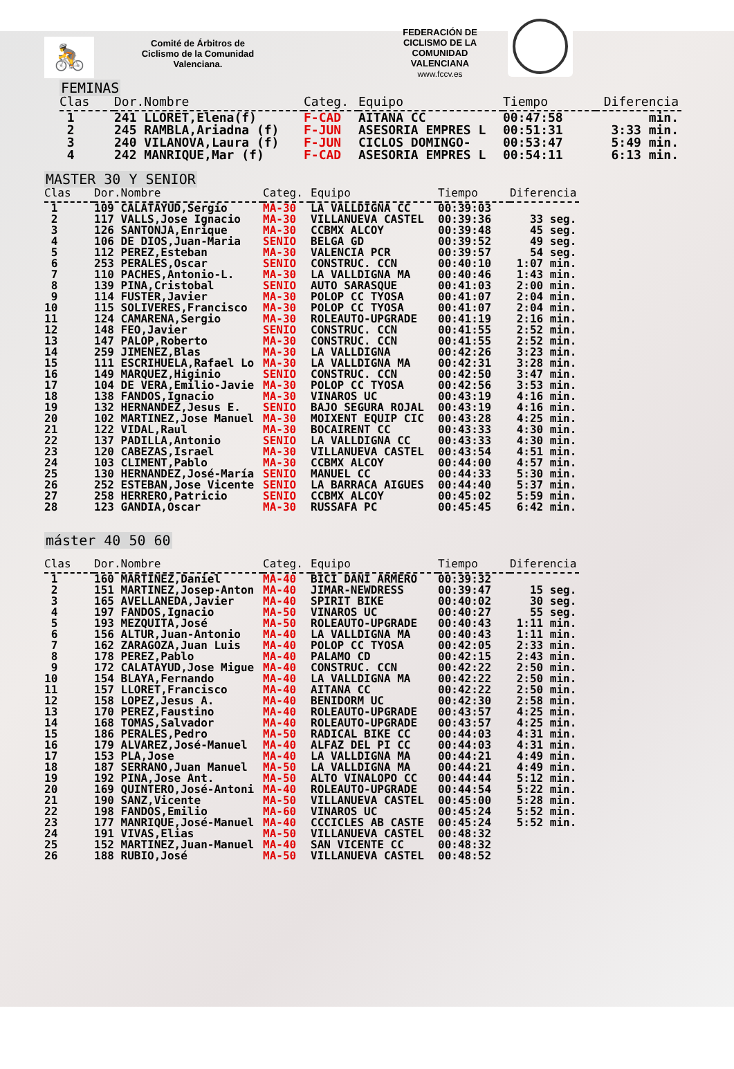🚴
Comité de Árbitros de
Ciclismo de la Comunidad
Valenciana.
FEDERACIÓN DE
CICLISMO DE LA
COMUNIDAD
VALENCIANA
www.fccv.es
FEMINAS
| Clas | Dor.Nombre | Categ. | Equipo | Tiempo | Diferencia |
| --- | --- | --- | --- | --- | --- |
| 1 | 241 LLORET,Elena(f) | F-CAD | AITANA CC | 00:47:58 | min. |
| 2 | 245 RAMBLA,Ariadna (f) | F-JUN | ASESORIA EMPRES L | 00:51:31 | 3:33 min. |
| 3 | 240 VILANOVA,Laura (f) | F-JUN | CICLOS DOMINGO- | 00:53:47 | 5:49 min. |
| 4 | 242 MANRIQUE,Mar (f) | F-CAD | ASESORIA EMPRES L | 00:54:11 | 6:13 min. |
MASTER 30 Y SENIOR
| Clas | Dor.Nombre | Categ. | Equipo | Tiempo | Diferencia |
| --- | --- | --- | --- | --- | --- |
| 1 | 109 CALATAYUD,Sergio | MA-30 | LA VALLDIGNA CC | 00:39:03 | |
| 2 | 117 VALLS,Jose Ignacio | MA-30 | VILLANUEVA CASTEL | 00:39:36 | 33 seg. |
| 3 | 126 SANTONJA,Enrique | MA-30 | CCBMX ALCOY | 00:39:48 | 45 seg. |
| 4 | 106 DE DIOS,Juan-Maria | SENIO | BELGA GD | 00:39:52 | 49 seg. |
| 5 | 112 PEREZ,Esteban | MA-30 | VALENCIA PCR | 00:39:57 | 54 seg. |
| 6 | 253 PERALES,Oscar | SENIO | CONSTRUC. CCN | 00:40:10 | 1:07 min. |
| 7 | 110 PACHES,Antonio-L. | MA-30 | LA VALLDIGNA MA | 00:40:46 | 1:43 min. |
| 8 | 139 PINA,Cristobal | SENIO | AUTO SARASQUE | 00:41:03 | 2:00 min. |
| 9 | 114 FUSTER,Javier | MA-30 | POLOP CC TYOSA | 00:41:07 | 2:04 min. |
| 10 | 115 SOLIVERES,Francisco | MA-30 | POLOP CC TYOSA | 00:41:07 | 2:04 min. |
| 11 | 124 CAMARENA,Sergio | MA-30 | ROLEAUTO-UPGRADE | 00:41:19 | 2:16 min. |
| 12 | 148 FEO,Javier | SENIO | CONSTRUC. CCN | 00:41:55 | 2:52 min. |
| 13 | 147 PALOP,Roberto | MA-30 | CONSTRUC. CCN | 00:41:55 | 2:52 min. |
| 14 | 259 JIMENEZ,Blas | MA-30 | LA VALLDIGNA | 00:42:26 | 3:23 min. |
| 15 | 111 ESCRIHUELA,Rafael Lo | MA-30 | LA VALLDIGNA MA | 00:42:31 | 3:28 min. |
| 16 | 149 MARQUEZ,Higinio | SENIO | CONSTRUC. CCN | 00:42:50 | 3:47 min. |
| 17 | 104 DE VERA,Emilio-Javie | MA-30 | POLOP CC TYOSA | 00:42:56 | 3:53 min. |
| 18 | 138 FANDOS,Ignacio | MA-30 | VINAROS UC | 00:43:19 | 4:16 min. |
| 19 | 132 HERNANDEZ,Jesus E. | SENIO | BAJO SEGURA ROJAL | 00:43:19 | 4:16 min. |
| 20 | 102 MARTINEZ,Jose Manuel | MA-30 | MOIXENT EQUIP CIC | 00:43:28 | 4:25 min. |
| 21 | 122 VIDAL,Raul | MA-30 | BOCAIRENT CC | 00:43:33 | 4:30 min. |
| 22 | 137 PADILLA,Antonio | SENIO | LA VALLDIGNA CC | 00:43:33 | 4:30 min. |
| 23 | 120 CABEZAS,Israel | MA-30 | VILLANUEVA CASTEL | 00:43:54 | 4:51 min. |
| 24 | 103 CLIMENT,Pablo | MA-30 | CCBMX ALCOY | 00:44:00 | 4:57 min. |
| 25 | 130 HERNANDEZ,José-María | SENIO | MANUEL CC | 00:44:33 | 5:30 min. |
| 26 | 252 ESTEBAN,Jose Vicente | SENIO | LA BARRACA AIGUES | 00:44:40 | 5:37 min. |
| 27 | 258 HERRERO,Patricio | SENIO | CCBMX ALCOY | 00:45:02 | 5:59 min. |
| 28 | 123 GANDIA,Oscar | MA-30 | RUSSAFA PC | 00:45:45 | 6:42 min. |
máster 40 50 60
| Clas | Dor.Nombre | Categ. | Equipo | Tiempo | Diferencia |
| --- | --- | --- | --- | --- | --- |
| 1 | 160 MARTINEZ,Daniel | MA-40 | BICI DANI ARMERO | 00:39:32 | |
| 2 | 151 MARTINEZ,Josep-Anton | MA-40 | JIMAR-NEWDRESS | 00:39:47 | 15 seg. |
| 3 | 165 AVELLANEDA,Javier | MA-40 | SPIRIT BIKE | 00:40:02 | 30 seg. |
| 4 | 197 FANDOS,Ignacio | MA-50 | VINAROS UC | 00:40:27 | 55 seg. |
| 5 | 193 MEZQUITA,José | MA-50 | ROLEAUTO-UPGRADE | 00:40:43 | 1:11 min. |
| 6 | 156 ALTUR,Juan-Antonio | MA-40 | LA VALLDIGNA MA | 00:40:43 | 1:11 min. |
| 7 | 162 ZARAGOZA,Juan Luis | MA-40 | POLOP CC TYOSA | 00:42:05 | 2:33 min. |
| 8 | 178 PEREZ,Pablo | MA-40 | PALAMO CD | 00:42:15 | 2:43 min. |
| 9 | 172 CALATAYUD,Jose Migue | MA-40 | CONSTRUC. CCN | 00:42:22 | 2:50 min. |
| 10 | 154 BLAYA,Fernando | MA-40 | LA VALLDIGNA MA | 00:42:22 | 2:50 min. |
| 11 | 157 LLORET,Francisco | MA-40 | AITANA CC | 00:42:22 | 2:50 min. |
| 12 | 158 LOPEZ,Jesus A. | MA-40 | BENIDORM UC | 00:42:30 | 2:58 min. |
| 13 | 170 PEREZ,Faustino | MA-40 | ROLEAUTO-UPGRADE | 00:43:57 | 4:25 min. |
| 14 | 168 TOMAS,Salvador | MA-40 | ROLEAUTO-UPGRADE | 00:43:57 | 4:25 min. |
| 15 | 186 PERALES,Pedro | MA-50 | RADICAL BIKE CC | 00:44:03 | 4:31 min. |
| 16 | 179 ALVAREZ,José-Manuel | MA-40 | ALFAZ DEL PI CC | 00:44:03 | 4:31 min. |
| 17 | 153 PLA,Jose | MA-40 | LA VALLDIGNA MA | 00:44:21 | 4:49 min. |
| 18 | 187 SERRANO,Juan Manuel | MA-50 | LA VALLDIGNA MA | 00:44:21 | 4:49 min. |
| 19 | 192 PINA,Jose Ant. | MA-50 | ALTO VINALOPO CC | 00:44:44 | 5:12 min. |
| 20 | 169 QUINTERO,José-Antoni | MA-40 | ROLEAUTO-UPGRADE | 00:44:54 | 5:22 min. |
| 21 | 190 SANZ,Vicente | MA-50 | VILLANUEVA CASTEL | 00:45:00 | 5:28 min. |
| 22 | 198 FANDOS,Emilio | MA-60 | VINAROS UC | 00:45:24 | 5:52 min. |
| 23 | 177 MANRIQUE,José-Manuel | MA-40 | CCCICLES AB CASTE | 00:45:24 | 5:52 min. |
| 24 | 191 VIVAS,Elias | MA-50 | VILLANUEVA CASTEL | 00:48:32 | |
| 25 | 152 MARTINEZ,Juan-Manuel | MA-40 | SAN VICENTE CC | 00:48:32 | |
| 26 | 188 RUBIO,José | MA-50 | VILLANUEVA CASTEL | 00:48:52 | |